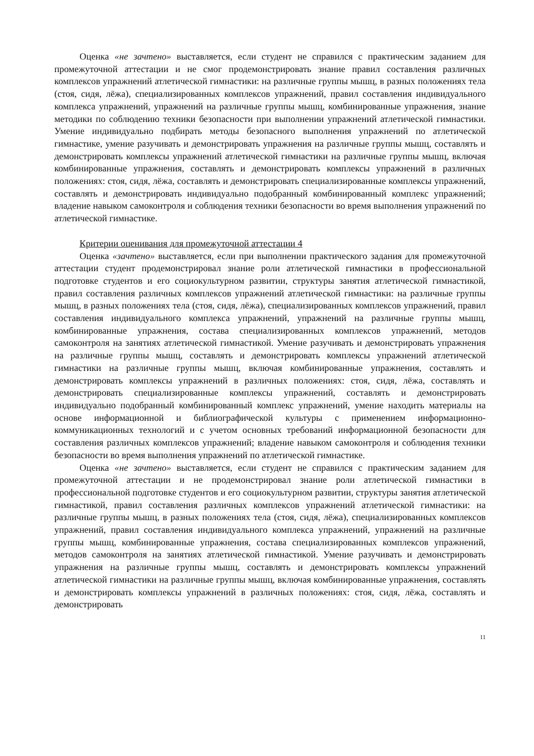Оценка «не зачтено» выставляется, если студент не справился с практическим заданием для промежуточной аттестации и не смог продемонстрировать знание правил составления различных комплексов упражнений атлетической гимнастики: на различные группы мышц, в разных положениях тела (стоя, сидя, лёжа), специализированных комплексов упражнений, правил составления индивидуального комплекса упражнений, упражнений на различные группы мышц, комбинированные упражнения, знание методики по соблюдению техники безопасности при выполнении упражнений атлетической гимнастики. Умение индивидуально подбирать методы безопасного выполнения упражнений по атлетической гимнастике, умение разучивать и демонстрировать упражнения на различные группы мышц, составлять и демонстрировать комплексы упражнений атлетической гимнастики на различные группы мышц, включая комбинированные упражнения, составлять и демонстрировать комплексы упражнений в различных положениях: стоя, сидя, лёжа, составлять и демонстрировать специализированные комплексы упражнений, составлять и демонстрировать индивидуально подобранный комбинированный комплекс упражнений; владение навыком самоконтроля и соблюдения техники безопасности во время выполнения упражнений по атлетической гимнастике.
Критерии оценивания для промежуточной аттестации 4
Оценка «зачтено» выставляется, если при выполнении практического задания для промежуточной аттестации студент продемонстрировал знание роли атлетической гимнастики в профессиональной подготовке студентов и его социокультурном развитии, структуры занятия атлетической гимнастикой, правил составления различных комплексов упражнений атлетической гимнастики: на различные группы мышц, в разных положениях тела (стоя, сидя, лёжа), специализированных комплексов упражнений, правил составления индивидуального комплекса упражнений, упражнений на различные группы мышц, комбинированные упражнения, состава специализированных комплексов упражнений, методов самоконтроля на занятиях атлетической гимнастикой. Умение разучивать и демонстрировать упражнения на различные группы мышц, составлять и демонстрировать комплексы упражнений атлетической гимнастики на различные группы мышц, включая комбинированные упражнения, составлять и демонстрировать комплексы упражнений в различных положениях: стоя, сидя, лёжа, составлять и демонстрировать специализированные комплексы упражнений, составлять и демонстрировать индивидуально подобранный комбинированный комплекс упражнений, умение находить материалы на основе информационной и библиографической культуры с применением информационно-коммуникационных технологий и с учетом основных требований информационной безопасности для составления различных комплексов упражнений; владение навыком самоконтроля и соблюдения техники безопасности во время выполнения упражнений по атлетической гимнастике.
Оценка «не зачтено» выставляется, если студент не справился с практическим заданием для промежуточной аттестации и не продемонстрировал знание роли атлетической гимнастики в профессиональной подготовке студентов и его социокультурном развитии, структуры занятия атлетической гимнастикой, правил составления различных комплексов упражнений атлетической гимнастики: на различные группы мышц, в разных положениях тела (стоя, сидя, лёжа), специализированных комплексов упражнений, правил составления индивидуального комплекса упражнений, упражнений на различные группы мышц, комбинированные упражнения, состава специализированных комплексов упражнений, методов самоконтроля на занятиях атлетической гимнастикой. Умение разучивать и демонстрировать упражнения на различные группы мышц, составлять и демонстрировать комплексы упражнений атлетической гимнастики на различные группы мышц, включая комбинированные упражнения, составлять и демонстрировать комплексы упражнений в различных положениях: стоя, сидя, лёжа, составлять и демонстрировать
11